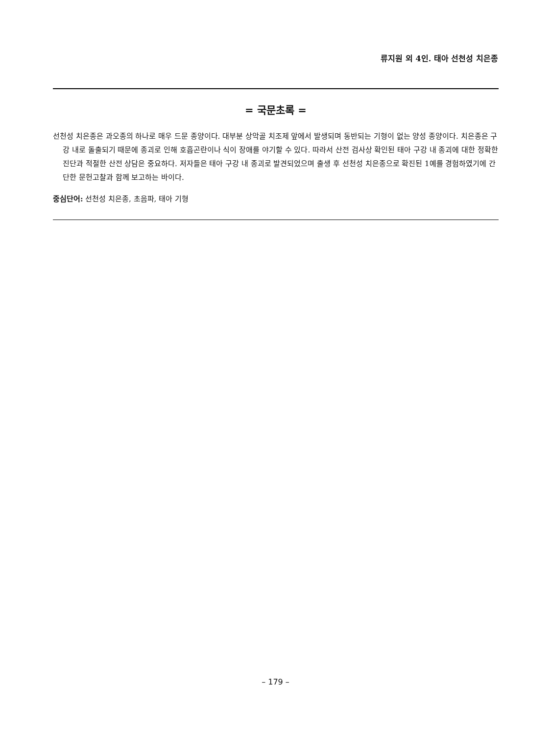류지원 외 4인. 태아 선천성 치은종
= 국문초록 =
선천성 치은종은 과오종의 하나로 매우 드문 종양이다. 대부분 상악골 치조제 앞에서 발생되며 동반되는 기형이 없는 양성 종양이다. 치은종은 구강 내로 돌출되기 때문에 종괴로 인해 호흡곤란이나 식이 장애를 야기할 수 있다. 따라서 산전 검사상 확인된 태아 구강 내 종괴에 대한 정확한 진단과 적절한 산전 상담은 중요하다. 저자들은 태아 구강 내 종괴로 발견되었으며 출생 후 선천성 치은종으로 확진된 1예를 경험하였기에 간단한 문헌고찰과 함께 보고하는 바이다.
중심단어: 선천성 치은종, 초음파, 태아 기형
– 179 –